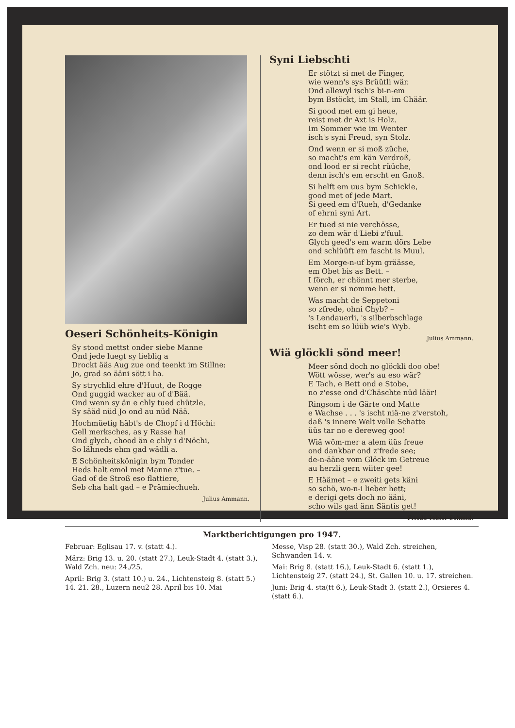Oeseri Schönheits-Königin
Sy stood mettst onder siebe Manne
Ond jede luegt sy lieblig a
Drockt ääs Aug zue ond teenkt im Stillne:
Jo, grad so ääni sött i ha.
Sy strychlid ehre d'Huut, de Rogge
Ond guggid wacker au of d'Bää.
Ond wenn sy än e chly tued chützle,
Sy sääd nüd Jo ond au nüd Nää.
Hochmüetig häbt's de Chopf i d'Höchi:
Gell merksches, as y Rasse ha!
Ond glych, chood än e chly i d'Nöchi,
So lähneds ehm gad wädli a.
E Schönheitskönigin bym Tonder
Heds halt emol met Manne z'tue. –
Gad of de Stroß eso flattiere,
Seb cha halt gad – e Prämiechueh.
Julius Ammann.
Syni Liebschti
Er stötzt si met de Finger,
wie wenn's sys Brüütli wär.
Ond allewyl isch's bi-n-em
bym Bstöckt, im Stall, im Chäär.
Si good met em gi heue,
reist met dr Axt is Holz.
Im Sommer wie im Wenter
isch's syni Freud, syn Stolz.
Ond wenn er si moß züche,
so macht's em kän Verdroß,
ond lood er si recht rüüche,
denn isch's em erscht en Gnoß.
Si helft em uus bym Schickle,
good met of jede Mart.
Si geed em d'Rueh, d'Gedanke
of ehrni syni Art.
Er tued si nie verchösse,
zo dem wär d'Liebi z'fuul.
Glych geed's em warm dörs Lebe
ond schlüüft em fascht is Muul.
Em Morge-n-uf bym gräässe,
em Obet bis as Bett. –
I förch, er chönnt mer sterbe,
wenn er si nomme hett.
Was macht de Seppetoni
so zfrede, ohni Chyb? –
's Lendauerli, 's silberbschlage
ischt em so lüüb wie's Wyb.
Julius Ammann.
Wiä glöckli sönd meer!
Meer sönd doch no glöckli doo obe!
Wött wösse, wer's au eso wär?
E Tach, e Bett ond e Stobe,
no z'esse ond d'Chäschte nüd läär!
Ringsom i de Gärte ond Matte
e Wachse . . . 's ischt niä-ne z'verstoh,
daß 's innere Welt volle Schatte
üüs tar no e dereweg goo!
Wiä wöm-mer a alem üüs freue
ond dankbar ond z'frede see;
de-n-ääne vom Glöck im Getreue
au herzli gern wiiter gee!
E Häämet – e zweiti gets käni
so schö, wo-n-i lieber hett;
e derigi gets doch no ääni,
scho wils gad änn Säntis get!
Frieda Tobler-Schmid.
Marktberichtigungen pro 1947.
Februar: Eglisau 17. v. (statt 4.).
März: Brig 13. u. 20. (statt 27.), Leuk-Stadt 4. (statt 3.), Wald Zch. neu: 24./25.
April: Brig 3. (statt 10.) u. 24., Lichtensteig 8. (statt 5.) 14. 21. 28., Luzern neu2 28. April bis 10. Mai
Messe, Visp 28. (statt 30.), Wald Zch. streichen, Schwanden 14. v.
Mai: Brig 8. (statt 16.), Leuk-Stadt 6. (statt 1.), Lichtensteig 27. (statt 24.), St. Gallen 10. u. 17. streichen.
Juni: Brig 4. sta(tt 6.), Leuk-Stadt 3. (statt 2.), Orsieres 4. (statt 6.).